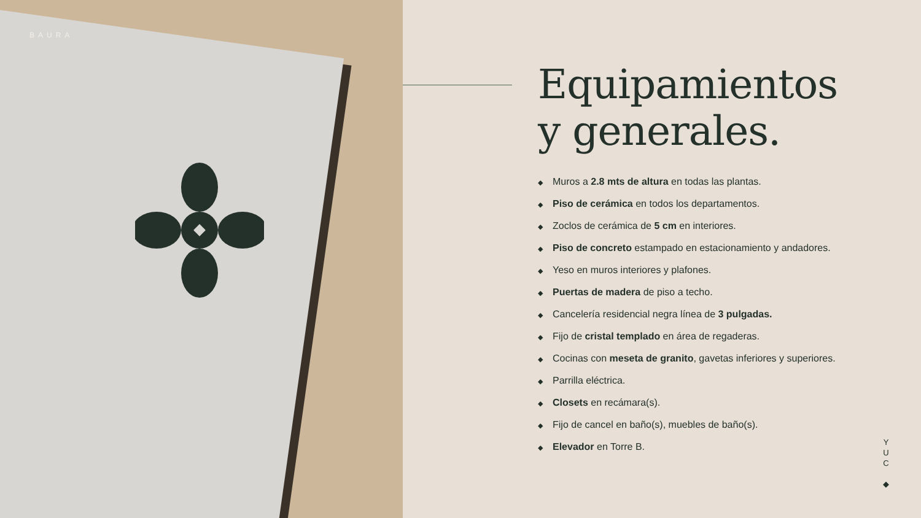BAURA
Equipamientos
y generales.
◆ Muros a 2.8 mts de altura en todas las plantas.
◆ Piso de cerámica en todos los departamentos.
◆ Zoclos de cerámica de 5 cm en interiores.
◆ Piso de concreto estampado en estacionamiento y andadores.
◆ Yeso en muros interiores y plafones.
◆ Puertas de madera de piso a techo.
◆ Cancelería residencial negra línea de 3 pulgadas.
◆ Fijo de cristal templado en área de regaderas.
◆ Cocinas con meseta de granito, gavetas inferiores y superiores.
◆ Parrilla eléctrica.
◆ Closets en recámara(s).
◆ Fijo de cancel en baño(s), muebles de baño(s).
◆ Elevador en Torre B.
Y
U
C
◆